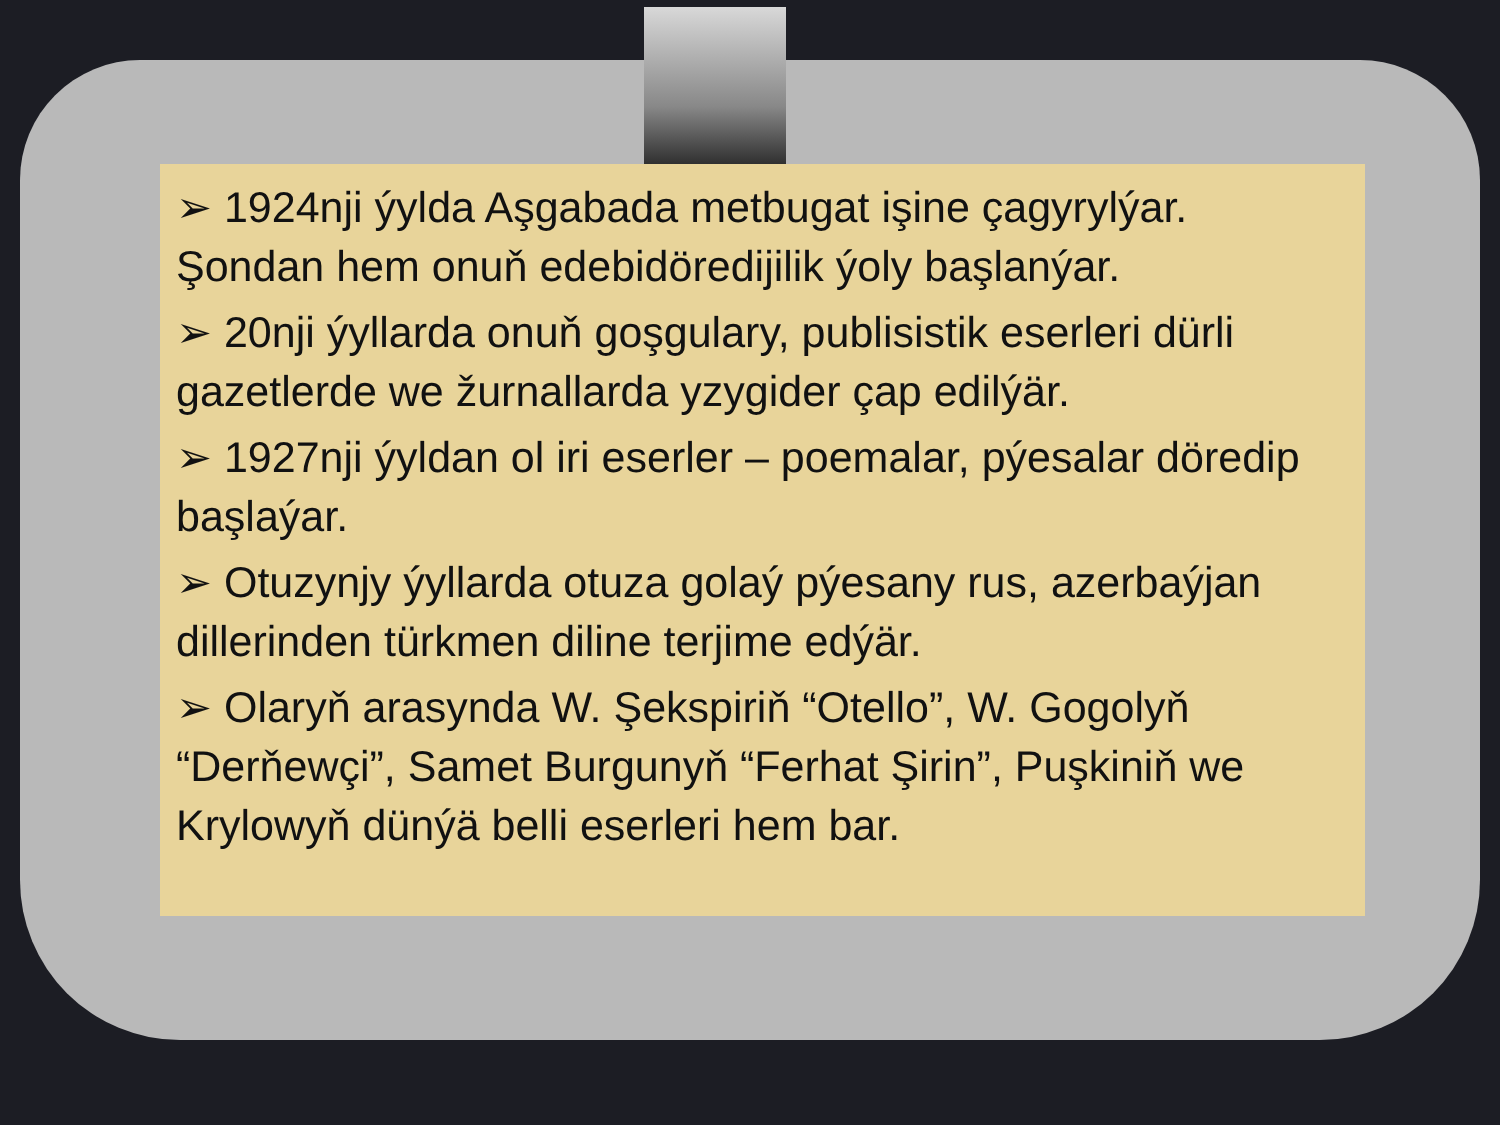➢ 1924nji ýylda Aşgabada metbugat işine çagyrylýar. Şondan hem onuň edebidöredijilik ýoly başlanýar.
➢ 20nji ýyllarda onuň goşgulary, publisistik eserleri dürli gazetlerde we žurnallarda yzygider çap edilýär.
➢ 1927nji ýyldan ol iri eserler – poemalar, pýesalar döredip başlaýar.
➢ Otuzynjy ýyllarda otuza golaý pýesany rus, azerbaýjan dillerinden türkmen diline terjime edýär.
➢ Olaryň arasynda W. Şekspiriň “Otello”, W. Gogolyň “Derňewçi”, Samet Burgunyň “Ferhat Şirin”, Puşkiniň we Krylowyň dünýä belli eserleri hem bar.